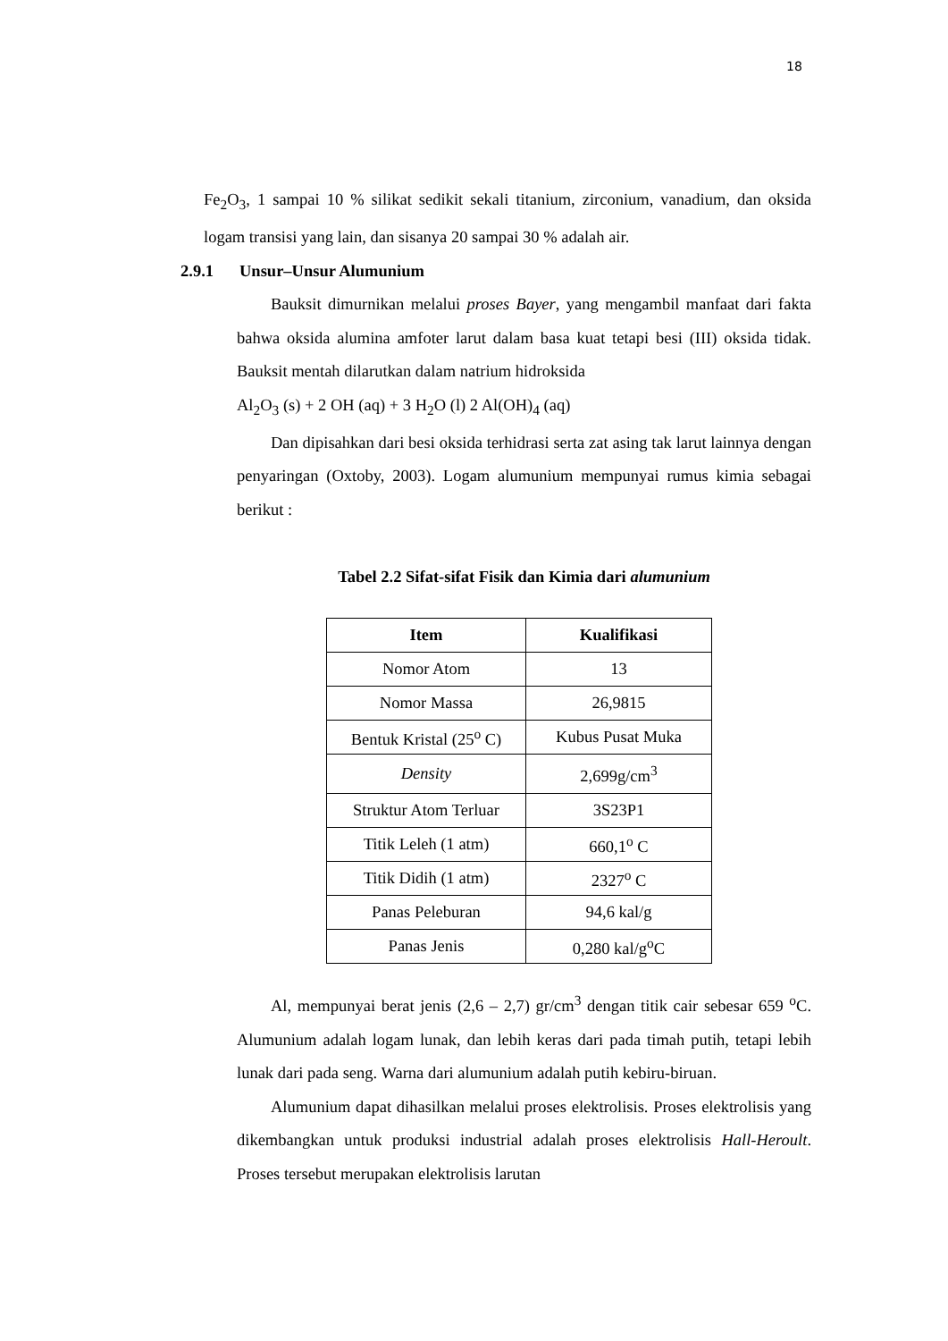18
Fe<sub>2</sub>O<sub>3</sub>, 1 sampai 10 % silikat sedikit sekali titanium, zirconium, vanadium, dan oksida logam transisi yang lain, dan sisanya 20 sampai 30 % adalah air.
2.9.1 Unsur–Unsur Alumunium
Bauksit dimurnikan melalui proses Bayer, yang mengambil manfaat dari fakta bahwa oksida alumina amfoter larut dalam basa kuat tetapi besi (III) oksida tidak. Bauksit mentah dilarutkan dalam natrium hidroksida
Al<sub>2</sub>O<sub>3</sub> (s) + 2 OH (aq) + 3 H<sub>2</sub>O (l) 2 Al(OH)<sub>4</sub> (aq)
Dan dipisahkan dari besi oksida terhidrasi serta zat asing tak larut lainnya dengan penyaringan (Oxtoby, 2003). Logam alumunium mempunyai rumus kimia sebagai berikut :
Tabel 2.2 Sifat-sifat Fisik dan Kimia dari alumunium
| Item | Kualifikasi |
| --- | --- |
| Nomor Atom | 13 |
| Nomor Massa | 26,9815 |
| Bentuk Kristal (25<sup>o</sup> C) | Kubus Pusat Muka |
| Density | 2,699g/cm<sup>3</sup> |
| Struktur Atom Terluar | 3S23P1 |
| Titik Leleh (1 atm) | 660,1<sup>o</sup> C |
| Titik Didih (1 atm) | 2327<sup>o</sup> C |
| Panas Peleburan | 94,6 kal/g |
| Panas Jenis | 0,280 kal/g<sup>o</sup>C |
Al, mempunyai berat jenis (2,6 – 2,7) gr/cm<sup>3</sup> dengan titik cair sebesar 659 <sup>o</sup>C. Alumunium adalah logam lunak, dan lebih keras dari pada timah putih, tetapi lebih lunak dari pada seng. Warna dari alumunium adalah putih kebiru-biruan.
Alumunium dapat dihasilkan melalui proses elektrolisis. Proses elektrolisis yang dikembangkan untuk produksi industrial adalah proses elektrolisis Hall-Heroult. Proses tersebut merupakan elektrolisis larutan